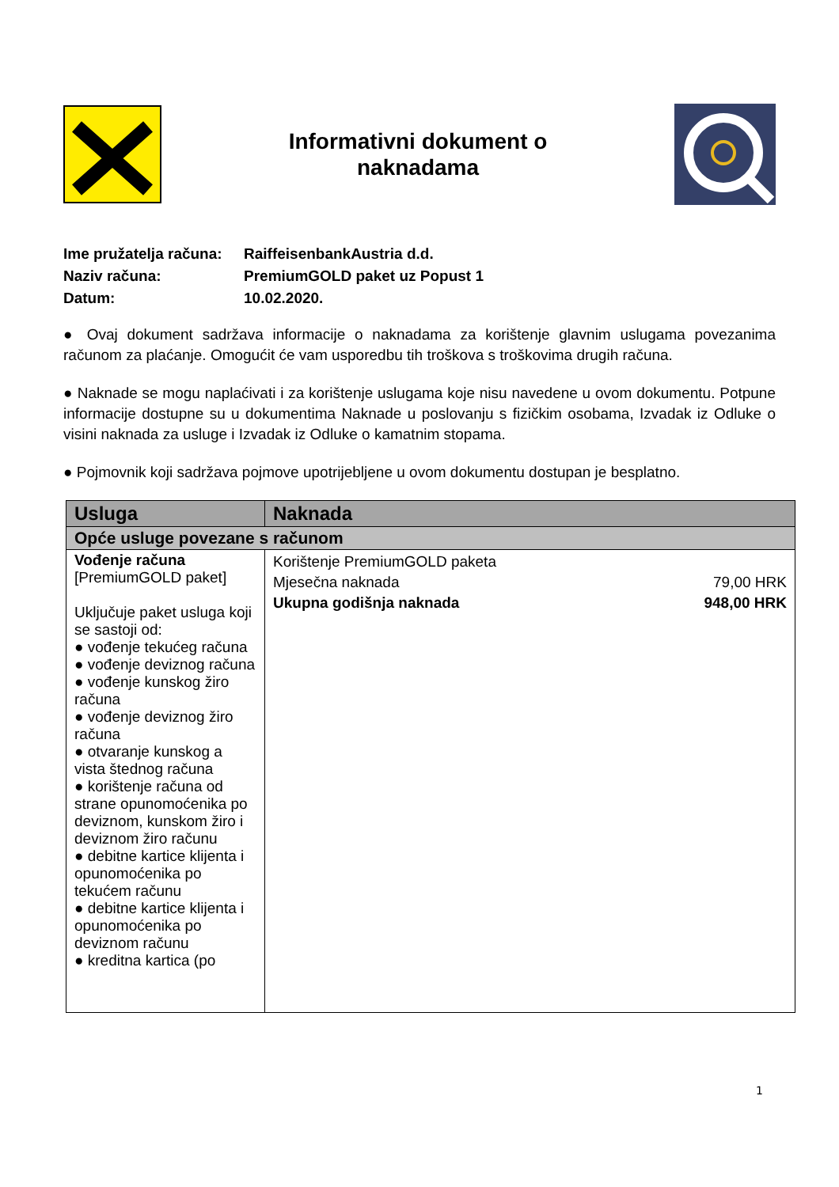Informativni dokument o
naknadama
Ime pružatelja računa: RaiffeisenbankAustria d.d.
Naziv računa: PremiumGOLD paket uz Popust 1
Datum: 10.02.2020.
● Ovaj dokument sadržava informacije o naknadama za korištenje glavnim uslugama povezanima računom za plaćanje. Omogućit će vam usporedbu tih troškova s troškovima drugih računa.
● Naknade se mogu naplaćivati i za korištenje uslugama koje nisu navedene u ovom dokumentu. Potpune informacije dostupne su u dokumentima Naknade u poslovanju s fizičkim osobama, Izvadak iz Odluke o visini naknada za usluge i Izvadak iz Odluke o kamatnim stopama.
● Pojmovnik koji sadržava pojmove upotrijebljene u ovom dokumentu dostupan je besplatno.
| Usluga | Naknada |
| --- | --- |
| Opće usluge povezane s računom | |
| Vođenje računa [PremiumGOLD paket] Uključuje paket usluga koji se sastoji od: ● vođenje tekućeg računa ● vođenje deviznog računa ● vođenje kunskog žiro računa ● vođenje deviznog žiro računa ● otvaranje kunskog a vista štednog računa ● korištenje računa od strane opunomoćenika po deviznom, kunskom žiro i deviznom žiro računu ● debitne kartice klijenta i opunomoćenika po tekućem računu ● debitne kartice klijenta i opunomoćenika po deviznom računu ● kreditna kartica (po | Korištenje PremiumGOLD paketa Mjesečna naknada 79,00 HRK Ukupna godišnja naknada 948,00 HRK |
1